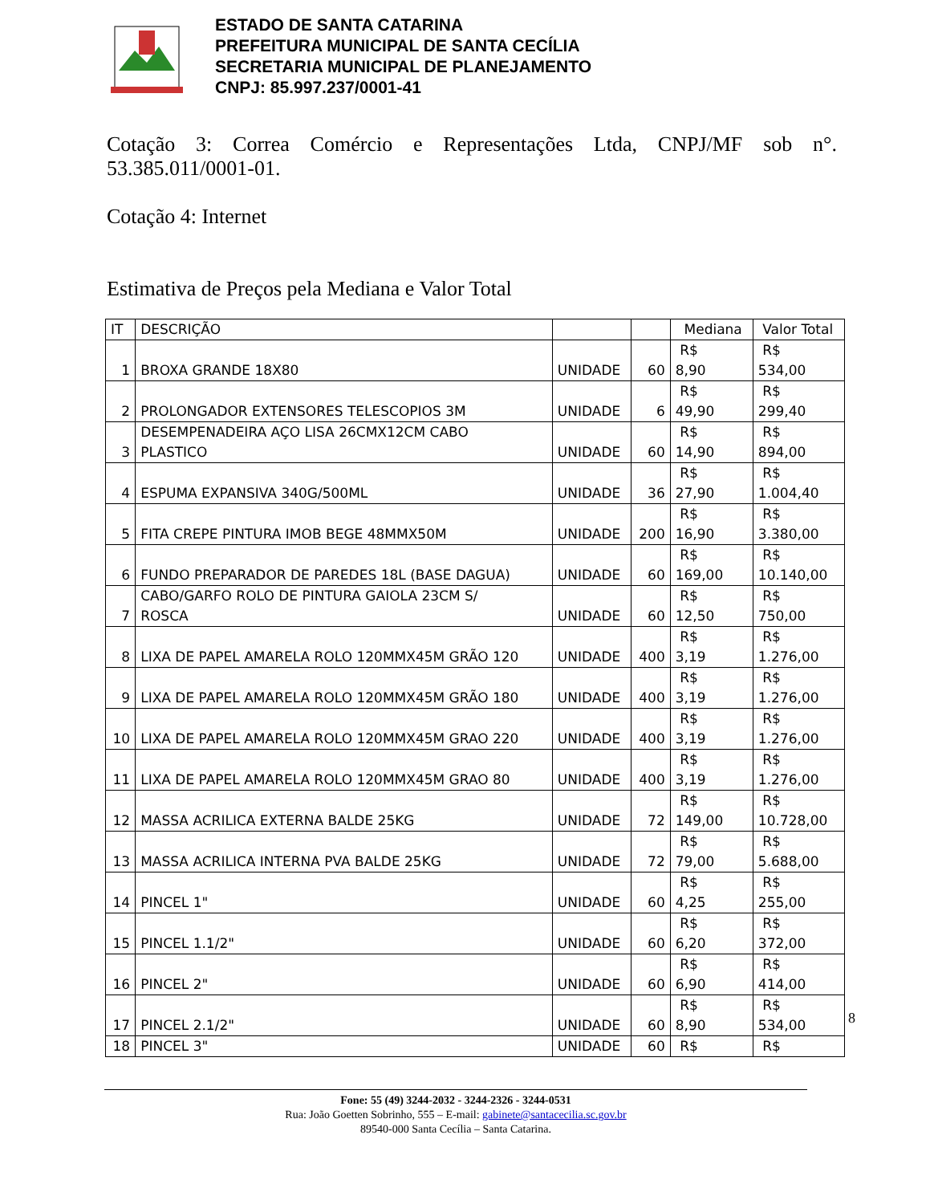ESTADO DE SANTA CATARINA
PREFEITURA MUNICIPAL DE SANTA CECÍLIA
SECRETARIA MUNICIPAL DE PLANEJAMENTO
CNPJ: 85.997.237/0001-41
Cotação 3: Correa Comércio e Representações Ltda, CNPJ/MF sob n°. 53.385.011/0001-01.
Cotação 4: Internet
Estimativa de Preços pela Mediana e Valor Total
| IT | DESCRIÇÃO | | | Mediana | Valor Total |
| --- | --- | --- | --- | --- | --- |
| 1 | BROXA GRANDE 18X80 | UNIDADE | 60 | R$ 8,90 | R$ 534,00 |
| 2 | PROLONGADOR EXTENSORES TELESCOPIOS 3M | UNIDADE | 6 | R$ 49,90 | R$ 299,40 |
| 3 | DESEMPENADEIRA AÇO LISA 26CMX12CM CABO PLASTICO | UNIDADE | 60 | R$ 14,90 | R$ 894,00 |
| 4 | ESPUMA EXPANSIVA 340G/500ML | UNIDADE | 36 | R$ 27,90 | R$ 1.004,40 |
| 5 | FITA CREPE PINTURA IMOB BEGE 48MMX50M | UNIDADE | 200 | R$ 16,90 | R$ 3.380,00 |
| 6 | FUNDO PREPARADOR DE PAREDES 18L (BASE DAGUA) | UNIDADE | 60 | R$ 169,00 | R$ 10.140,00 |
| 7 | CABO/GARFO ROLO DE PINTURA GAIOLA 23CM S/ ROSCA | UNIDADE | 60 | R$ 12,50 | R$ 750,00 |
| 8 | LIXA DE PAPEL AMARELA ROLO 120MMX45M GRÃO 120 | UNIDADE | 400 | R$ 3,19 | R$ 1.276,00 |
| 9 | LIXA DE PAPEL AMARELA ROLO 120MMX45M GRÃO 180 | UNIDADE | 400 | R$ 3,19 | R$ 1.276,00 |
| 10 | LIXA DE PAPEL AMARELA ROLO 120MMX45M GRAO 220 | UNIDADE | 400 | R$ 3,19 | R$ 1.276,00 |
| 11 | LIXA DE PAPEL AMARELA ROLO 120MMX45M GRAO 80 | UNIDADE | 400 | R$ 3,19 | R$ 1.276,00 |
| 12 | MASSA ACRILICA EXTERNA BALDE 25KG | UNIDADE | 72 | R$ 149,00 | R$ 10.728,00 |
| 13 | MASSA ACRILICA INTERNA PVA BALDE 25KG | UNIDADE | 72 | R$ 79,00 | R$ 5.688,00 |
| 14 | PINCEL 1" | UNIDADE | 60 | R$ 4,25 | R$ 255,00 |
| 15 | PINCEL 1.1/2" | UNIDADE | 60 | R$ 6,20 | R$ 372,00 |
| 16 | PINCEL 2" | UNIDADE | 60 | R$ 6,90 | R$ 414,00 |
| 17 | PINCEL 2.1/2" | UNIDADE | 60 | R$ 8,90 | R$ 534,00 |
| 18 | PINCEL 3" | UNIDADE | 60 | R$ | R$ |
8
Fone: 55 (49) 3244-2032 - 3244-2326 - 3244-0531
Rua: João Goetten Sobrinho, 555 – E-mail: gabinete@santacecilia.sc.gov.br
89540-000 Santa Cecília – Santa Catarina.